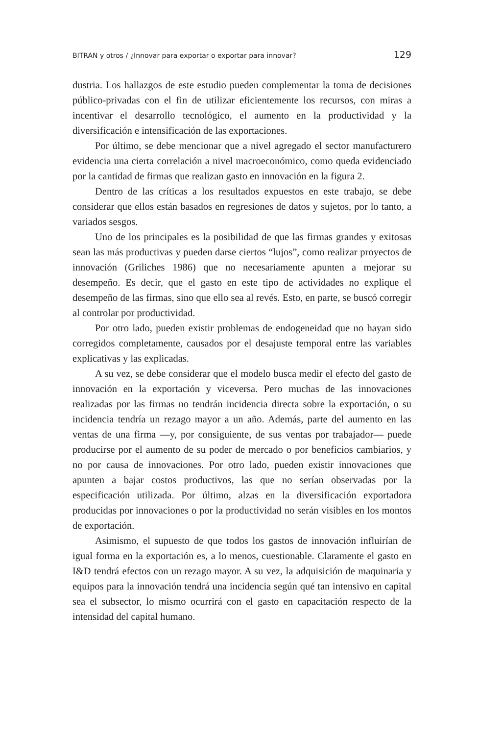BITRAN y otros / ¿Innovar para exportar o exportar para innovar? 129
dustria. Los hallazgos de este estudio pueden complementar la toma de decisiones público-privadas con el fin de utilizar eficientemente los recursos, con miras a incentivar el desarrollo tecnológico, el aumento en la productividad y la diversificación e intensificación de las exportaciones.
Por último, se debe mencionar que a nivel agregado el sector manufacturero evidencia una cierta correlación a nivel macroeconómico, como queda evidenciado por la cantidad de firmas que realizan gasto en innovación en la figura 2.
Dentro de las críticas a los resultados expuestos en este trabajo, se debe considerar que ellos están basados en regresiones de datos y sujetos, por lo tanto, a variados sesgos.
Uno de los principales es la posibilidad de que las firmas grandes y exitosas sean las más productivas y pueden darse ciertos “lujos”, como realizar proyectos de innovación (Griliches 1986) que no necesariamente apunten a mejorar su desempeño. Es decir, que el gasto en este tipo de actividades no explique el desempeño de las firmas, sino que ello sea al revés. Esto, en parte, se buscó corregir al controlar por productividad.
Por otro lado, pueden existir problemas de endogeneidad que no hayan sido corregidos completamente, causados por el desajuste temporal entre las variables explicativas y las explicadas.
A su vez, se debe considerar que el modelo busca medir el efecto del gasto de innovación en la exportación y viceversa. Pero muchas de las innovaciones realizadas por las firmas no tendrán incidencia directa sobre la exportación, o su incidencia tendría un rezago mayor a un año. Además, parte del aumento en las ventas de una firma —y, por consiguiente, de sus ventas por trabajador— puede producirse por el aumento de su poder de mercado o por beneficios cambiarios, y no por causa de innovaciones. Por otro lado, pueden existir innovaciones que apunten a bajar costos productivos, las que no serían observadas por la especificación utilizada. Por último, alzas en la diversificación exportadora producidas por innovaciones o por la productividad no serán visibles en los montos de exportación.
Asimismo, el supuesto de que todos los gastos de innovación influirían de igual forma en la exportación es, a lo menos, cuestionable. Claramente el gasto en I&D tendrá efectos con un rezago mayor. A su vez, la adquisición de maquinaria y equipos para la innovación tendrá una incidencia según qué tan intensivo en capital sea el subsector, lo mismo ocurrirá con el gasto en capacitación respecto de la intensidad del capital humano.